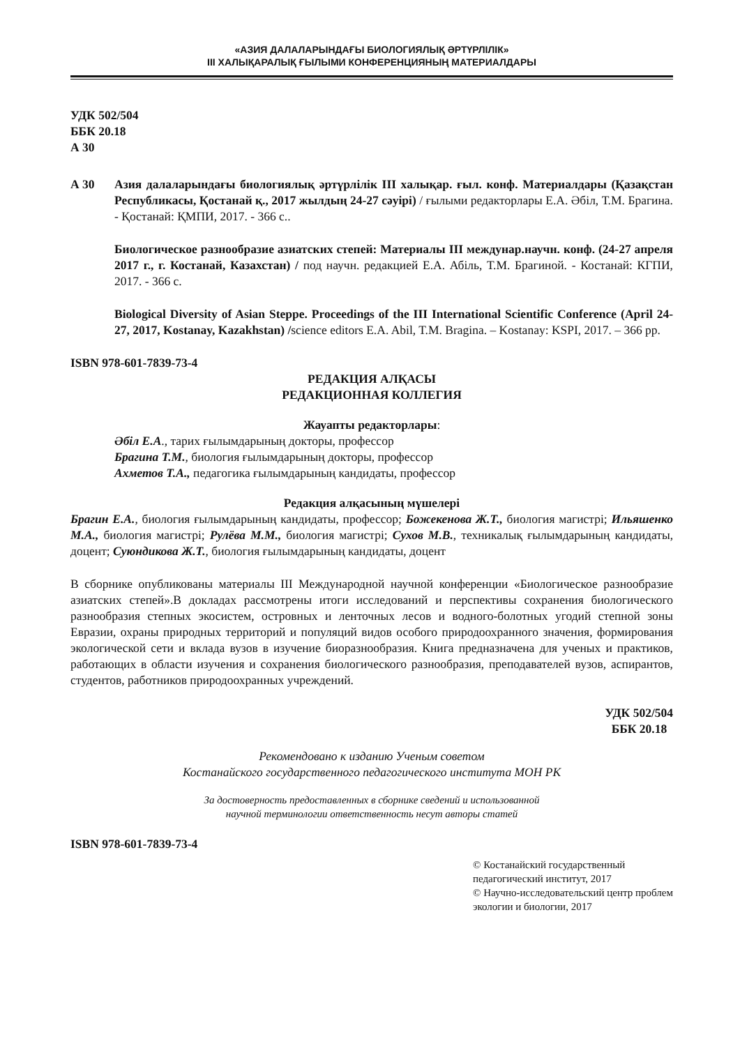«АЗИЯ ДАЛАЛАРЫНДАҒЫ БИОЛОГИЯЛЫҚ ӘРТҮРЛІЛІК»
III ХАЛЫҚАРАЛЫҚ ҒЫЛЫМИ КОНФЕРЕНЦИЯНЫҢ МАТЕРИАЛДАРЫ
УДК 502/504
ББК 20.18
А 30
А 30 Азия далаларындағы биологиялық әртүрлілік III халықар. ғыл. конф. Материалдары (Қазақстан Республикасы, Қостанай қ., 2017 жылдың 24-27 сәуірі) / ғылыми редакторлары Е.А. Әбіл, Т.М. Брагина. - Қостанай: ҚМПИ, 2017. - 366 с..
Биологическое разнообразие азиатских степей: Материалы III междунар.научн. конф. (24-27 апреля 2017 г., г. Костанай, Казахстан) / под научн. редакцией Е.А. Абіль, Т.М. Брагиной. - Костанай: КГПИ, 2017. - 366 с.
Biological Diversity of Asian Steppe. Proceedings of the III International Scientific Conference (April 24-27, 2017, Kostanay, Kazakhstan) /science editors E.A. Abil, T.M. Bragina. – Kostanay: KSPI, 2017. – 366 pp.
ISBN 978-601-7839-73-4
РЕДАКЦИЯ АЛҚАСЫ
РЕДАКЦИОННАЯ КОЛЛЕГИЯ
Жауапты редакторлары:
Әбіл Е.А., тарих ғылымдарының докторы, профессор
Брагина Т.М., биология ғылымдарының докторы, профессор
Ахметов Т.А., педагогика ғылымдарының кандидаты, профессор
Редакция алқасының мүшелері
Брагин Е.А., биология ғылымдарының кандидаты, профессор; Божекенова Ж.Т., биология магистрі; Ильяшенко М.А., биология магистрі; Рулёва М.М., биология магистрі; Сухов М.В., техникалық ғылымдарының кандидаты, доцент; Суюндикова Ж.Т., биология ғылымдарының кандидаты, доцент
В сборнике опубликованы материалы III Международной научной конференции «Биологическое разнообразие азиатских степей».В докладах рассмотрены итоги исследований и перспективы сохранения биологического разнообразия степных экосистем, островных и ленточных лесов и водного-болотных угодий степной зоны Евразии, охраны природных территорий и популяций видов особого природоохранного значения, формирования экологической сети и вклада вузов в изучение биоразнообразия. Книга предназначена для ученых и практиков, работающих в области изучения и сохранения биологического разнообразия, преподавателей вузов, аспирантов, студентов, работников природоохранных учреждений.
УДК 502/504
ББК 20.18
Рекомендовано к изданию Ученым советом
Костанайского государственного педагогического института МОН РК
За достоверность предоставленных в сборнике сведений и использованной
научной терминологии ответственность несут авторы статей
ISBN 978-601-7839-73-4
© Костанайский государственный педагогический институт, 2017
© Научно-исследовательский центр проблем экологии и биологии, 2017